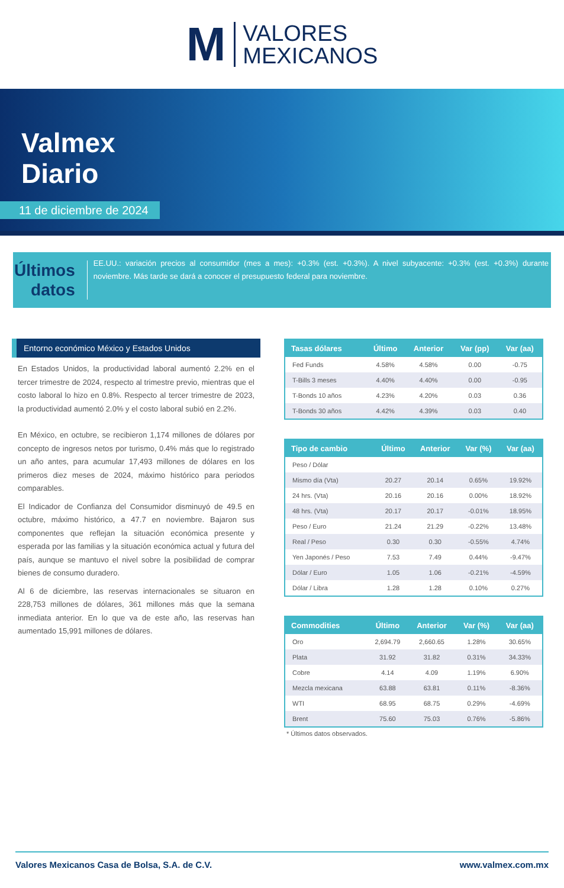M
VALORES
MEXICANOS
Valmex
Diario
11 de diciembre de 2024
Últimos datos
EE.UU.: variación precios al consumidor (mes a mes): +0.3% (est. +0.3%). A nivel subyacente: +0.3% (est. +0.3%) durante noviembre. Más tarde se dará a conocer el presupuesto federal para noviembre.
Entorno económico México y Estados Unidos
En Estados Unidos, la productividad laboral aumentó 2.2% en el tercer trimestre de 2024, respecto al trimestre previo, mientras que el costo laboral lo hizo en 0.8%. Respecto al tercer trimestre de 2023, la productividad aumentó 2.0% y el costo laboral subió en 2.2%.
En México, en octubre, se recibieron 1,174 millones de dólares por concepto de ingresos netos por turismo, 0.4% más que lo registrado un año antes, para acumular 17,493 millones de dólares en los primeros diez meses de 2024, máximo histórico para periodos comparables.
El Indicador de Confianza del Consumidor disminuyó de 49.5 en octubre, máximo histórico, a 47.7 en noviembre. Bajaron sus componentes que reflejan la situación económica presente y esperada por las familias y la situación económica actual y futura del país, aunque se mantuvo el nivel sobre la posibilidad de comprar bienes de consumo duradero.
Al 6 de diciembre, las reservas internacionales se situaron en 228,753 millones de dólares, 361 millones más que la semana inmediata anterior. En lo que va de este año, las reservas han aumentado 15,991 millones de dólares.
| Tasas dólares | Último | Anterior | Var (pp) | Var (aa) |
| --- | --- | --- | --- | --- |
| Fed Funds | 4.58% | 4.58% | 0.00 | -0.75 |
| T-Bills 3 meses | 4.40% | 4.40% | 0.00 | -0.95 |
| T-Bonds 10 años | 4.23% | 4.20% | 0.03 | 0.36 |
| T-Bonds 30 años | 4.42% | 4.39% | 0.03 | 0.40 |
| Tipo de cambio | Último | Anterior | Var (%) | Var (aa) |
| --- | --- | --- | --- | --- |
| Peso / Dólar | | | | |
| Mismo día (Vta) | 20.27 | 20.14 | 0.65% | 19.92% |
| 24 hrs. (Vta) | 20.16 | 20.16 | 0.00% | 18.92% |
| 48 hrs. (Vta) | 20.17 | 20.17 | -0.01% | 18.95% |
| Peso / Euro | 21.24 | 21.29 | -0.22% | 13.48% |
| Real / Peso | 0.30 | 0.30 | -0.55% | 4.74% |
| Yen Japonés / Peso | 7.53 | 7.49 | 0.44% | -9.47% |
| Dólar / Euro | 1.05 | 1.06 | -0.21% | -4.59% |
| Dólar / Libra | 1.28 | 1.28 | 0.10% | 0.27% |
| Commodities | Último | Anterior | Var (%) | Var (aa) |
| --- | --- | --- | --- | --- |
| Oro | 2,694.79 | 2,660.65 | 1.28% | 30.65% |
| Plata | 31.92 | 31.82 | 0.31% | 34.33% |
| Cobre | 4.14 | 4.09 | 1.19% | 6.90% |
| Mezcla mexicana | 63.88 | 63.81 | 0.11% | -8.36% |
| WTI | 68.95 | 68.75 | 0.29% | -4.69% |
| Brent | 75.60 | 75.03 | 0.76% | -5.86% |
* Últimos datos observados.
Valores Mexicanos Casa de Bolsa, S.A. de C.V. www.valmex.com.mx